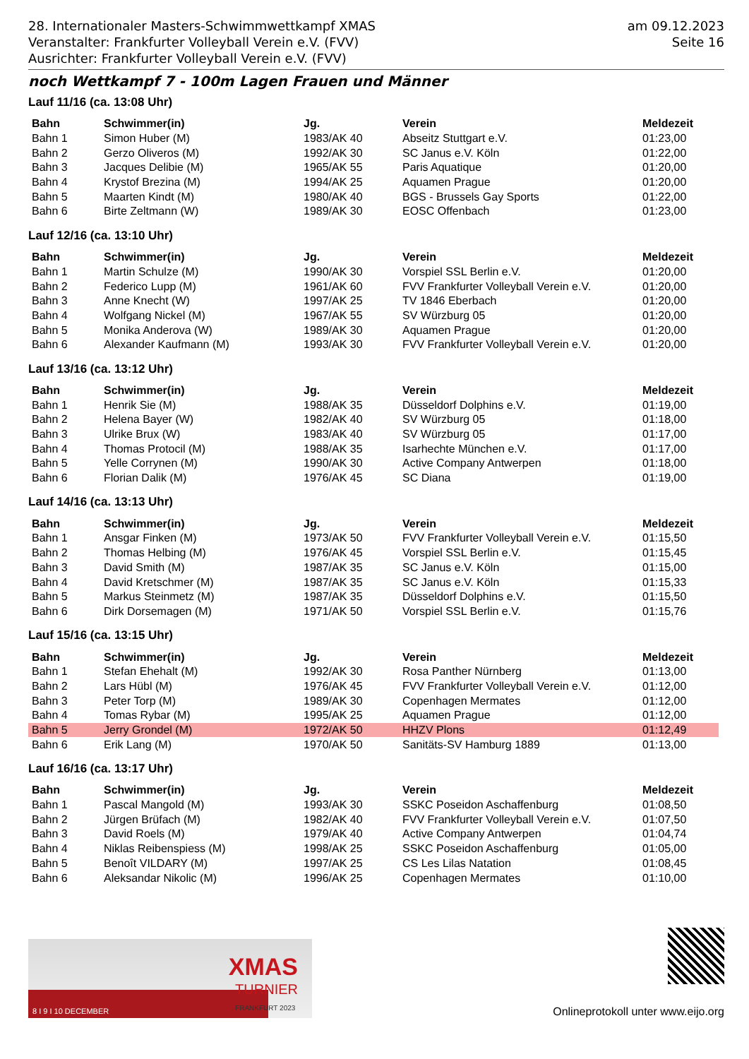28. Internationaler Masters-Schwimmwettkampf XMAS
Veranstalter: Frankfurter Volleyball Verein e.V. (FVV)
Ausrichter: Frankfurter Volleyball Verein e.V. (FVV)
am 09.12.2023
Seite 16
noch Wettkampf 7 - 100m Lagen Frauen und Männer
Lauf 11/16 (ca. 13:08 Uhr)
| Bahn | Schwimmer(in) | Jg. | Verein | Meldezeit |
| --- | --- | --- | --- | --- |
| Bahn 1 | Simon Huber (M) | 1983/AK 40 | Abseitz Stuttgart e.V. | 01:23,00 |
| Bahn 2 | Gerzo Oliveros (M) | 1992/AK 30 | SC Janus e.V. Köln | 01:22,00 |
| Bahn 3 | Jacques Delibie (M) | 1965/AK 55 | Paris Aquatique | 01:20,00 |
| Bahn 4 | Krystof Brezina (M) | 1994/AK 25 | Aquamen Prague | 01:20,00 |
| Bahn 5 | Maarten Kindt (M) | 1980/AK 40 | BGS - Brussels Gay Sports | 01:22,00 |
| Bahn 6 | Birte Zeltmann (W) | 1989/AK 30 | EOSC Offenbach | 01:23,00 |
Lauf 12/16 (ca. 13:10 Uhr)
| Bahn | Schwimmer(in) | Jg. | Verein | Meldezeit |
| --- | --- | --- | --- | --- |
| Bahn 1 | Martin Schulze (M) | 1990/AK 30 | Vorspiel SSL Berlin e.V. | 01:20,00 |
| Bahn 2 | Federico Lupp (M) | 1961/AK 60 | FVV Frankfurter Volleyball Verein e.V. | 01:20,00 |
| Bahn 3 | Anne Knecht (W) | 1997/AK 25 | TV 1846 Eberbach | 01:20,00 |
| Bahn 4 | Wolfgang Nickel (M) | 1967/AK 55 | SV Würzburg 05 | 01:20,00 |
| Bahn 5 | Monika Anderova (W) | 1989/AK 30 | Aquamen Prague | 01:20,00 |
| Bahn 6 | Alexander Kaufmann (M) | 1993/AK 30 | FVV Frankfurter Volleyball Verein e.V. | 01:20,00 |
Lauf 13/16 (ca. 13:12 Uhr)
| Bahn | Schwimmer(in) | Jg. | Verein | Meldezeit |
| --- | --- | --- | --- | --- |
| Bahn 1 | Henrik Sie (M) | 1988/AK 35 | Düsseldorf Dolphins e.V. | 01:19,00 |
| Bahn 2 | Helena Bayer (W) | 1982/AK 40 | SV Würzburg 05 | 01:18,00 |
| Bahn 3 | Ulrike Brux (W) | 1983/AK 40 | SV Würzburg 05 | 01:17,00 |
| Bahn 4 | Thomas Protocil (M) | 1988/AK 35 | Isarhechte München e.V. | 01:17,00 |
| Bahn 5 | Yelle Corrynen (M) | 1990/AK 30 | Active Company Antwerpen | 01:18,00 |
| Bahn 6 | Florian Dalik (M) | 1976/AK 45 | SC Diana | 01:19,00 |
Lauf 14/16 (ca. 13:13 Uhr)
| Bahn | Schwimmer(in) | Jg. | Verein | Meldezeit |
| --- | --- | --- | --- | --- |
| Bahn 1 | Ansgar Finken (M) | 1973/AK 50 | FVV Frankfurter Volleyball Verein e.V. | 01:15,50 |
| Bahn 2 | Thomas Helbing (M) | 1976/AK 45 | Vorspiel SSL Berlin e.V. | 01:15,45 |
| Bahn 3 | David Smith (M) | 1987/AK 35 | SC Janus e.V. Köln | 01:15,00 |
| Bahn 4 | David Kretschmer (M) | 1987/AK 35 | SC Janus e.V. Köln | 01:15,33 |
| Bahn 5 | Markus Steinmetz (M) | 1987/AK 35 | Düsseldorf Dolphins e.V. | 01:15,50 |
| Bahn 6 | Dirk Dorsemagen (M) | 1971/AK 50 | Vorspiel SSL Berlin e.V. | 01:15,76 |
Lauf 15/16 (ca. 13:15 Uhr)
| Bahn | Schwimmer(in) | Jg. | Verein | Meldezeit |
| --- | --- | --- | --- | --- |
| Bahn 1 | Stefan Ehehalt (M) | 1992/AK 30 | Rosa Panther Nürnberg | 01:13,00 |
| Bahn 2 | Lars Hübl (M) | 1976/AK 45 | FVV Frankfurter Volleyball Verein e.V. | 01:12,00 |
| Bahn 3 | Peter Torp (M) | 1989/AK 30 | Copenhagen Mermates | 01:12,00 |
| Bahn 4 | Tomas Rybar (M) | 1995/AK 25 | Aquamen Prague | 01:12,00 |
| Bahn 5 | Jerry Grondel (M) | 1972/AK 50 | HHZV Plons | 01:12,49 |
| Bahn 6 | Erik Lang (M) | 1970/AK 50 | Sanitäts-SV Hamburg 1889 | 01:13,00 |
Lauf 16/16 (ca. 13:17 Uhr)
| Bahn | Schwimmer(in) | Jg. | Verein | Meldezeit |
| --- | --- | --- | --- | --- |
| Bahn 1 | Pascal Mangold (M) | 1993/AK 30 | SSKC Poseidon Aschaffenburg | 01:08,50 |
| Bahn 2 | Jürgen Brüfach (M) | 1982/AK 40 | FVV Frankfurter Volleyball Verein e.V. | 01:07,50 |
| Bahn 3 | David Roels (M) | 1979/AK 40 | Active Company Antwerpen | 01:04,74 |
| Bahn 4 | Niklas Reibenspiess (M) | 1998/AK 25 | SSKC Poseidon Aschaffenburg | 01:05,00 |
| Bahn 5 | Benoît VILDARY (M) | 1997/AK 25 | CS Les Lilas Natation | 01:08,45 |
| Bahn 6 | Aleksandar Nikolic (M) | 1996/AK 25 | Copenhagen Mermates | 01:10,00 |
XMAS
TURNIER
FRANKFURT 2023
8 I 9 I 10 DECEMBER
Onlineprotokoll unter www.eijo.org